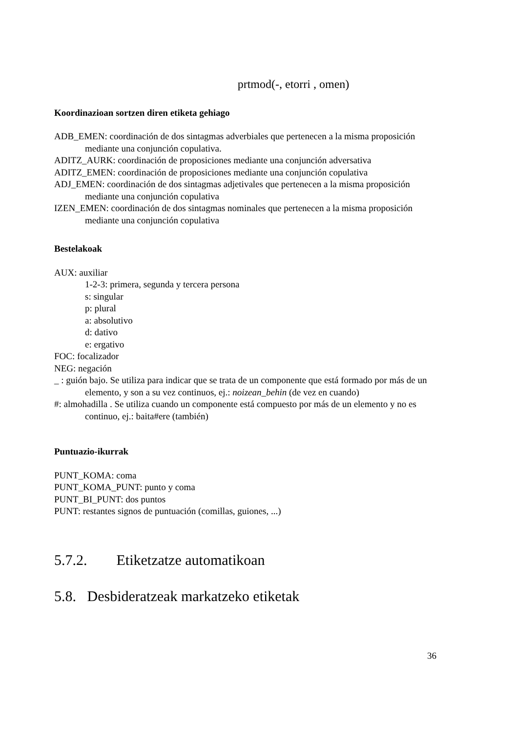prtmod(-, etorri , omen)
Koordinazioan sortzen diren etiketa gehiago
ADB_EMEN: coordinación de dos sintagmas adverbiales que pertenecen a la misma proposición mediante una conjunción copulativa.
ADITZ_AURK: coordinación de proposiciones mediante una conjunción adversativa
ADITZ_EMEN: coordinación de proposiciones mediante una conjunción copulativa
ADJ_EMEN: coordinación de dos sintagmas adjetivales que pertenecen a la misma proposición mediante una conjunción copulativa
IZEN_EMEN: coordinación de dos sintagmas nominales que pertenecen a la misma proposición mediante una conjunción copulativa
Bestelakoak
AUX: auxiliar
1-2-3: primera, segunda y tercera persona
s: singular
p: plural
a: absolutivo
d: dativo
e: ergativo
FOC: focalizador
NEG: negación
_ : guión bajo. Se utiliza para indicar que se trata de un componente que está formado por más de un elemento, y son a su vez continuos, ej.: noizean_behin (de vez en cuando)
#: almohadilla . Se utiliza cuando un componente está compuesto por más de un elemento y no es continuo, ej.: baita#ere (también)
Puntuazio-ikurrak
PUNT_KOMA: coma
PUNT_KOMA_PUNT: punto y coma
PUNT_BI_PUNT: dos puntos
PUNT: restantes signos de puntuación (comillas, guiones, ...)
5.7.2. Etiketzatze automatikoan
5.8. Desbideratzeak markatzeko etiketak
36